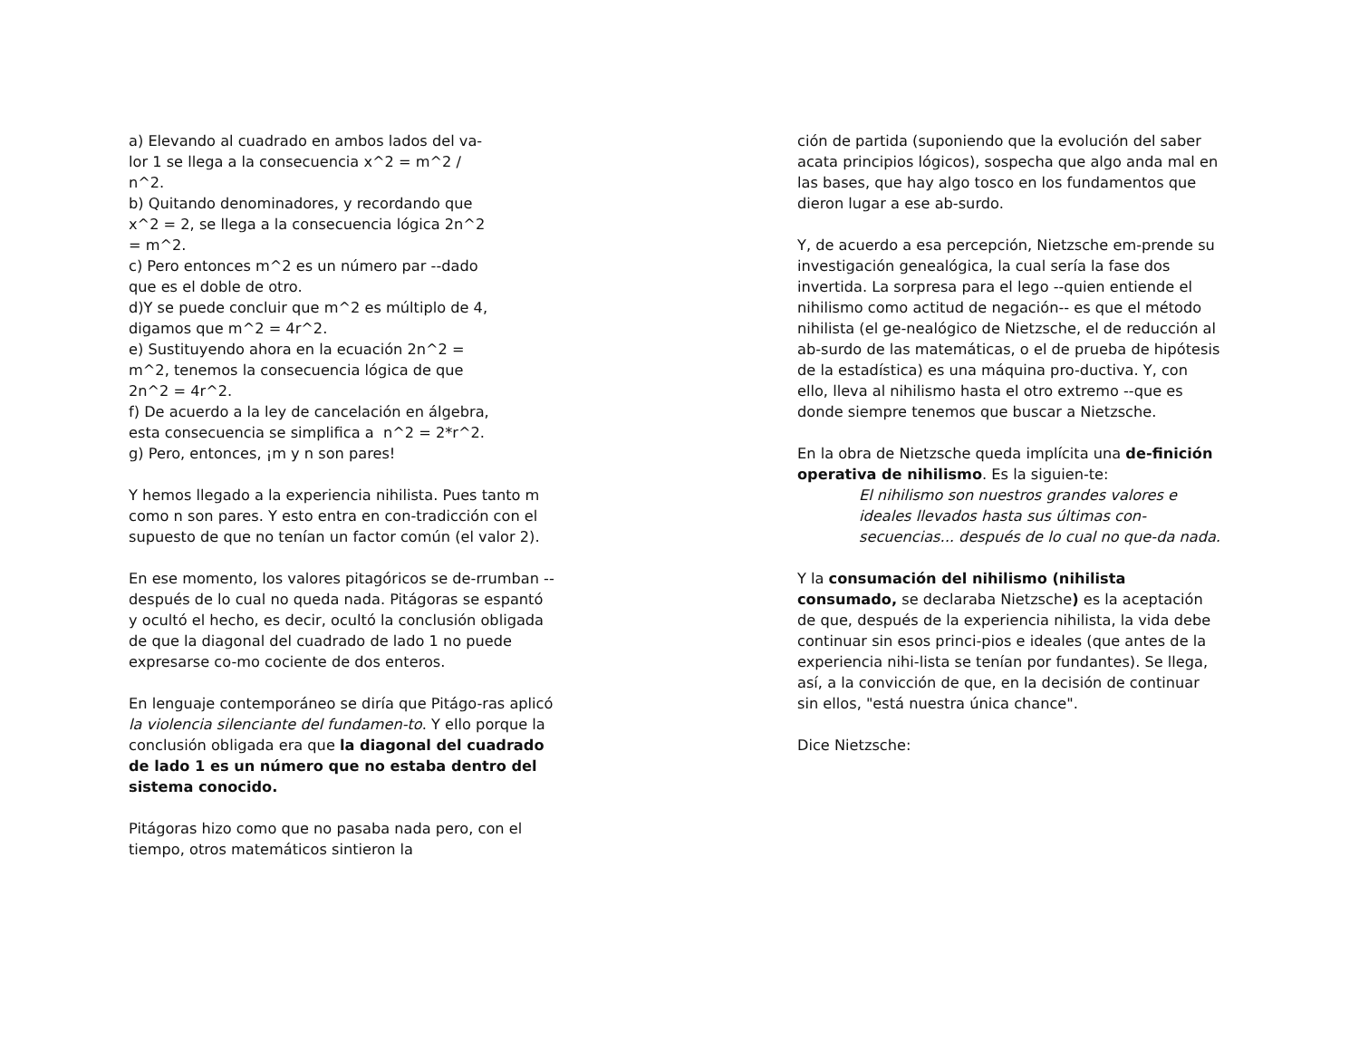a) Elevando al cuadrado en ambos lados del va-
lor 1 se llega a la consecuencia x^2 = m^2 /
n^2.
b) Quitando denominadores, y recordando que
x^2 = 2, se llega a la consecuencia lógica 2n^2
= m^2.
c) Pero entonces m^2 es un número par --dado
que es el doble de otro.
d)Y se puede concluir que m^2 es múltiplo de 4,
digamos que m^2 = 4r^2.
e) Sustituyendo ahora en la ecuación 2n^2 =
m^2, tenemos la consecuencia lógica de que
2n^2 = 4r^2.
f) De acuerdo a la ley de cancelación en álgebra,
esta consecuencia se simplifica a n^2 = 2*r^2.
g) Pero, entonces, ¡m y n son pares!
Y hemos llegado a la experiencia nihilista. Pues tanto m como n son pares. Y esto entra en con-tradicción con el supuesto de que no tenían un factor común (el valor 2).
En ese momento, los valores pitagóricos se de-rrumban --después de lo cual no queda nada. Pitágoras se espantó y ocultó el hecho, es decir, ocultó la conclusión obligada de que la diagonal del cuadrado de lado 1 no puede expresarse co-mo cociente de dos enteros.
En lenguaje contemporáneo se diría que Pitágo-ras aplicó la violencia silenciante del fundamen-to. Y ello porque la conclusión obligada era que la diagonal del cuadrado de lado 1 es un número que no estaba dentro del sistema conocido.
Pitágoras hizo como que no pasaba nada pero, con el tiempo, otros matemáticos sintieron la
ción de partida (suponiendo que la evolución del saber acata principios lógicos), sospecha que algo anda mal en las bases, que hay algo tosco en los fundamentos que dieron lugar a ese ab-surdo.
Y, de acuerdo a esa percepción, Nietzsche em-prende su investigación genealógica, la cual sería la fase dos invertida. La sorpresa para el lego --quien entiende el nihilismo como actitud de negación-- es que el método nihilista (el ge-nealógico de Nietzsche, el de reducción al ab-surdo de las matemáticas, o el de prueba de hipótesis de la estadística) es una máquina pro-ductiva. Y, con ello, lleva al nihilismo hasta el otro extremo --que es donde siempre tenemos que buscar a Nietzsche.
En la obra de Nietzsche queda implícita una de-finición operativa de nihilismo. Es la siguien-te:
El nihilismo son nuestros grandes valores e ideales llevados hasta sus últimas con-secuencias... después de lo cual no que-da nada.
Y la consumación del nihilismo (nihilista consumado, se declaraba Nietzsche) es la aceptación de que, después de la experiencia nihilista, la vida debe continuar sin esos princi-pios e ideales (que antes de la experiencia nihi-lista se tenían por fundantes). Se llega, así, a la convicción de que, en la decisión de continuar sin ellos, "está nuestra única chance".
Dice Nietzsche: